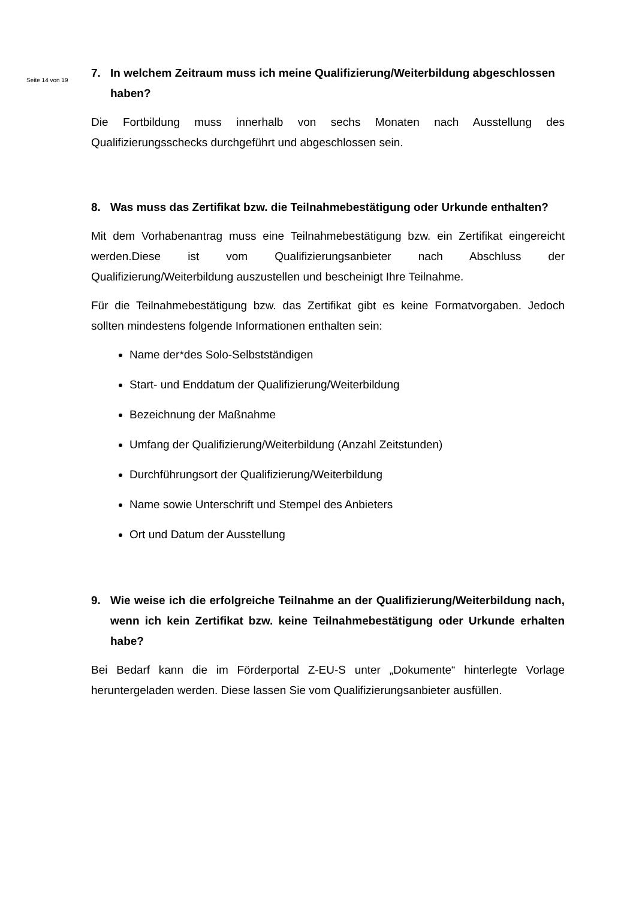Seite 14 von 19
7. In welchem Zeitraum muss ich meine Qualifizierung/Weiterbildung abgeschlossen haben?
Die Fortbildung muss innerhalb von sechs Monaten nach Ausstellung des Qualifizierungsschecks durchgeführt und abgeschlossen sein.
8. Was muss das Zertifikat bzw. die Teilnahmebestätigung oder Urkunde enthalten?
Mit dem Vorhabenantrag muss eine Teilnahmebestätigung bzw. ein Zertifikat eingereicht werden.Diese ist vom Qualifizierungsanbieter nach Abschluss der Qualifizierung/Weiterbildung auszustellen und bescheinigt Ihre Teilnahme.
Für die Teilnahmebestätigung bzw. das Zertifikat gibt es keine Formatvorgaben. Jedoch sollten mindestens folgende Informationen enthalten sein:
Name der*des Solo-Selbstständigen
Start- und Enddatum der Qualifizierung/Weiterbildung
Bezeichnung der Maßnahme
Umfang der Qualifizierung/Weiterbildung (Anzahl Zeitstunden)
Durchführungsort der Qualifizierung/Weiterbildung
Name sowie Unterschrift und Stempel des Anbieters
Ort und Datum der Ausstellung
9. Wie weise ich die erfolgreiche Teilnahme an der Qualifizierung/Weiterbildung nach, wenn ich kein Zertifikat bzw. keine Teilnahmebestätigung oder Urkunde erhalten habe?
Bei Bedarf kann die im Förderportal Z-EU-S unter „Dokumente“ hinterlegte Vorlage heruntergeladen werden. Diese lassen Sie vom Qualifizierungsanbieter ausfüllen.